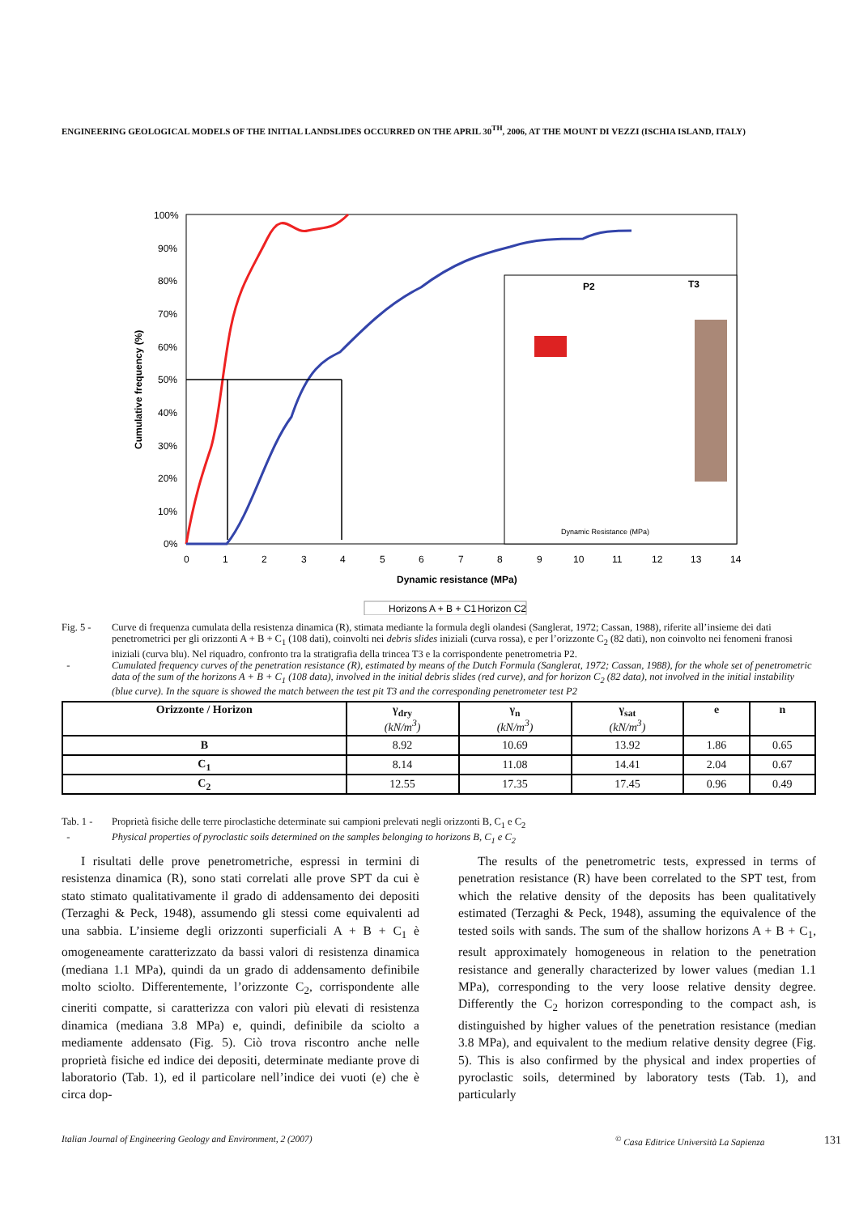ENGINEERING GEOLOGICAL MODELS OF THE INITIAL LANDSLIDES OCCURRED ON THE APRIL 30<sup>TH</sup>, 2006, AT THE MOUNT DI VEZZI (ISCHIA ISLAND, ITALY)
100%
90%
80%
70%
60%
50%
40%
30%
20%
10%
0%
Cumulative frequency (%)
0
1
2
3
4
5
6
7
8
9
10
11
12
13
14
Dynamic resistance (MPa)
P2
T3
Dynamic Resistance (MPa)
Horizons A + B + C1
Horizon C2
Fig. 5 - Curve di frequenza cumulata della resistenza dinamica (R), stimata mediante la formula degli olandesi (Sanglerat, 1972; Cassan, 1988), riferite all’insieme dei dati penetrometrici per gli orizzonti A + B + C<sub>1</sub> (108 dati), coinvolti nei debris slides iniziali (curva rossa), e per l’orizzonte C<sub>2</sub> (82 dati), non coinvolto nei fenomeni franosi iniziali (curva blu). Nel riquadro, confronto tra la stratigrafia della trincea T3 e la corrispondente penetrometria P2.
- Cumulated frequency curves of the penetration resistance (R), estimated by means of the Dutch Formula (Sanglerat, 1972; Cassan, 1988), for the whole set of penetrometric data of the sum of the horizons A + B + C<sub>1</sub> (108 data), involved in the initial debris slides (red curve), and for horizon C<sub>2</sub> (82 data), not involved in the initial instability (blue curve). In the square is showed the match between the test pit T3 and the corresponding penetrometer test P2
| Orizzonte / Horizon | γ<sub>dry</sub> (kN/m<sup>3</sup>) | γ<sub>n</sub> (kN/m<sup>3</sup>) | γ<sub>sat</sub> (kN/m<sup>3</sup>) | e | n |
| --- | --- | --- | --- | --- | --- |
| B | 8.92 | 10.69 | 13.92 | 1.86 | 0.65 |
| C<sub>1</sub> | 8.14 | 11.08 | 14.41 | 2.04 | 0.67 |
| C<sub>2</sub> | 12.55 | 17.35 | 17.45 | 0.96 | 0.49 |
Tab. 1 - Proprietà fisiche delle terre piroclastiche determinate sui campioni prelevati negli orizzonti B, C<sub>1</sub> e C<sub>2</sub>
- Physical properties of pyroclastic soils determined on the samples belonging to horizons B, C<sub>1</sub> e C<sub>2</sub>
I risultati delle prove penetrometriche, espressi in termini di resistenza dinamica (R), sono stati correlati alle prove SPT da cui è stato stimato qualitativamente il grado di addensamento dei depositi (Terzaghi & Peck, 1948), assumendo gli stessi come equivalenti ad una sabbia. L’insieme degli orizzonti superficiali A + B + C<sub>1</sub> è omogeneamente caratterizzato da bassi valori di resistenza dinamica (mediana 1.1 MPa), quindi da un grado di addensamento definibile molto sciolto. Differentemente, l’orizzonte C<sub>2</sub>, corrispondente alle cineriti compatte, si caratterizza con valori più elevati di resistenza dinamica (mediana 3.8 MPa) e, quindi, definibile da sciolto a mediamente addensato (Fig. 5). Ciò trova riscontro anche nelle proprietà fisiche ed indice dei depositi, determinate mediante prove di laboratorio (Tab. 1), ed il particolare nell’indice dei vuoti (e) che è circa dop-
The results of the penetrometric tests, expressed in terms of penetration resistance (R) have been correlated to the SPT test, from which the relative density of the deposits has been qualitatively estimated (Terzaghi & Peck, 1948), assuming the equivalence of the tested soils with sands. The sum of the shallow horizons A + B + C<sub>1</sub>, result approximately homogeneous in relation to the penetration resistance and generally characterized by lower values (median 1.1 MPa), corresponding to the very loose relative density degree. Differently the C<sub>2</sub> horizon corresponding to the compact ash, is distinguished by higher values of the penetration resistance (median 3.8 MPa), and equivalent to the medium relative density degree (Fig. 5). This is also confirmed by the physical and index properties of pyroclastic soils, determined by laboratory tests (Tab. 1), and particularly
Italian Journal of Engineering Geology and Environment, 2 (2007)
<sup>©</sup> Casa Editrice Università La Sapienza
131